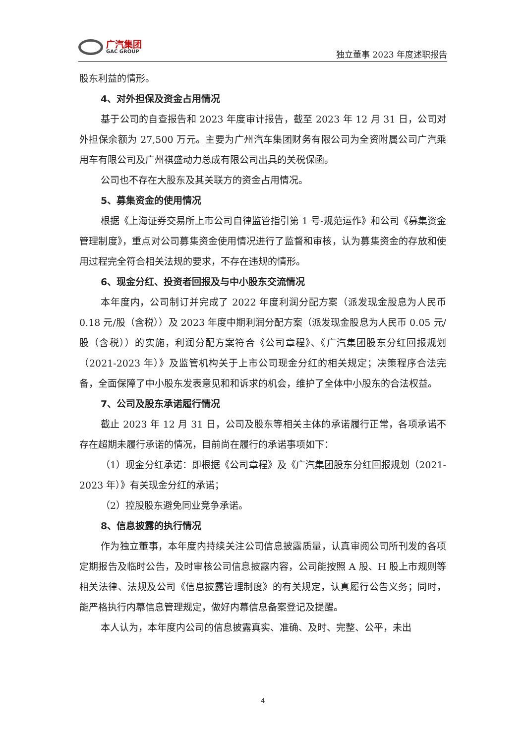广汽集团
GAC GROUP
独立董事 2023 年度述职报告
股东利益的情形。
4、对外担保及资金占用情况
基于公司的自查报告和 2023 年度审计报告，截至 2023 年 12 月 31 日，公司对外担保余额为 27,500 万元。主要为广州汽车集团财务有限公司为全资附属公司广汽乘用车有限公司及广州祺盛动力总成有限公司出具的关税保函。
公司也不存在大股东及其关联方的资金占用情况。
5、募集资金的使用情况
根据《上海证券交易所上市公司自律监管指引第 1 号-规范运作》和公司《募集资金管理制度》，重点对公司募集资金使用情况进行了监督和审核，认为募集资金的存放和使用过程完全符合相关法规的要求，不存在违规的情形。
6、现金分红、投资者回报及与中小股东交流情况
本年度内，公司制订并完成了 2022 年度利润分配方案（派发现金股息为人民币 0.18 元/股（含税））及 2023 年度中期利润分配方案（派发现金股息为人民币 0.05 元/股（含税））的实施，利润分配方案符合《公司章程》、《广汽集团股东分红回报规划（2021-2023 年）》及监管机构关于上市公司现金分红的相关规定；决策程序合法完备，全面保障了中小股东发表意见和和诉求的机会，维护了全体中小股东的合法权益。
7、公司及股东承诺履行情况
截止 2023 年 12 月 31 日，公司及股东等相关主体的承诺履行正常，各项承诺不存在超期未履行承诺的情况，目前尚在履行的承诺事项如下：
（1）现金分红承诺：即根据《公司章程》及《广汽集团股东分红回报规划（2021-2023 年）》有关现金分红的承诺；
（2）控股股东避免同业竞争承诺。
8、信息披露的执行情况
作为独立董事，本年度内持续关注公司信息披露质量，认真审阅公司所刊发的各项定期报告及临时公告，及时审核公司信息披露内容，公司能按照 A 股、H 股上市规则等相关法律、法规及公司《信息披露管理制度》的有关规定，认真履行公告义务；同时，能严格执行内幕信息管理规定，做好内幕信息备案登记及提醒。
本人认为，本年度内公司的信息披露真实、准确、及时、完整、公平，未出
4